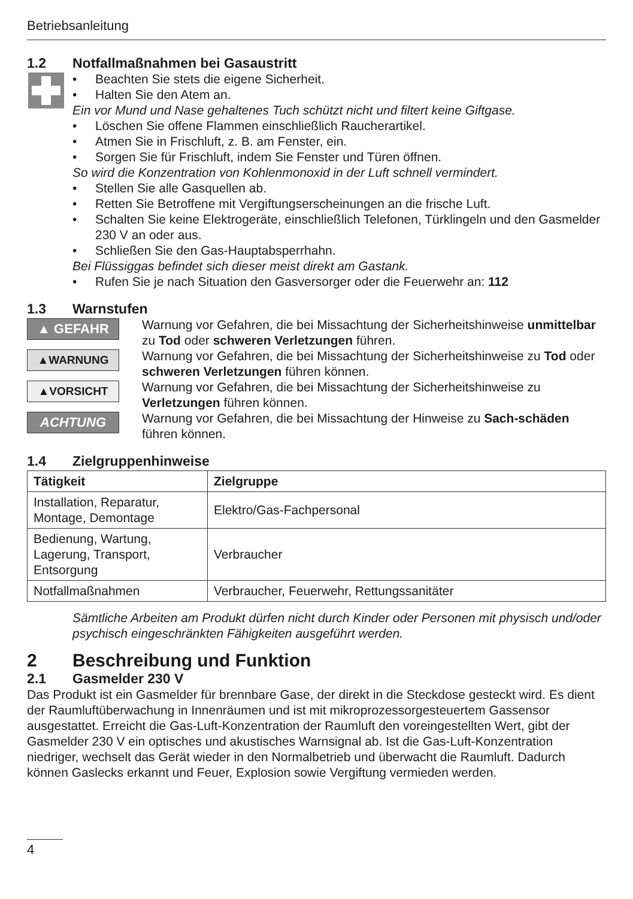Betriebsanleitung
1.2 Notfallmaßnahmen bei Gasaustritt
• Beachten Sie stets die eigene Sicherheit.
• Halten Sie den Atem an.
Ein vor Mund und Nase gehaltenes Tuch schützt nicht und filtert keine Giftgase.
• Löschen Sie offene Flammen einschließlich Raucherartikel.
• Atmen Sie in Frischluft, z. B. am Fenster, ein.
• Sorgen Sie für Frischluft, indem Sie Fenster und Türen öffnen.
So wird die Konzentration von Kohlenmonoxid in der Luft schnell vermindert.
• Stellen Sie alle Gasquellen ab.
• Retten Sie Betroffene mit Vergiftungserscheinungen an die frische Luft.
• Schalten Sie keine Elektrogeräte, einschließlich Telefonen, Türklingeln und den Gasmelder 230 V an oder aus.
• Schließen Sie den Gas-Hauptabsperrhahn.
Bei Flüssiggas befindet sich dieser meist direkt am Gastank.
• Rufen Sie je nach Situation den Gasversorger oder die Feuerwehr an: 112
1.3 Warnstufen
▲ GEFAHR
Warnung vor Gefahren, die bei Missachtung der Sicherheitshinweise unmittelbar zu Tod oder schweren Verletzungen führen.
▲WARNUNG
Warnung vor Gefahren, die bei Missachtung der Sicherheitshinweise zu Tod oder schweren Verletzungen führen können.
▲VORSICHT
Warnung vor Gefahren, die bei Missachtung der Sicherheitshinweise zu Verletzungen führen können.
ACHTUNG
Warnung vor Gefahren, die bei Missachtung der Hinweise zu Sach-schäden führen können.
1.4 Zielgruppenhinweise
| Tätigkeit | Zielgruppe |
| --- | --- |
| Installation, Reparatur, Montage, Demontage | Elektro/Gas-Fachpersonal |
| Bedienung, Wartung, Lagerung, Transport, Entsorgung | Verbraucher |
| Notfallmaßnahmen | Verbraucher, Feuerwehr, Rettungssanitäter |
Sämtliche Arbeiten am Produkt dürfen nicht durch Kinder oder Personen mit physisch und/oder psychisch eingeschränkten Fähigkeiten ausgeführt werden.
2 Beschreibung und Funktion
2.1 Gasmelder 230 V
Das Produkt ist ein Gasmelder für brennbare Gase, der direkt in die Steckdose gesteckt wird. Es dient der Raumluftüberwachung in Innenräumen und ist mit mikroprozessorgesteuertem Gassensor ausgestattet. Erreicht die Gas-Luft-Konzentration der Raumluft den voreingestellten Wert, gibt der Gasmelder 230 V ein optisches und akustisches Warnsignal ab. Ist die Gas-Luft-Konzentration niedriger, wechselt das Gerät wieder in den Normalbetrieb und überwacht die Raumluft. Dadurch können Gaslecks erkannt und Feuer, Explosion sowie Vergiftung vermieden werden.
4